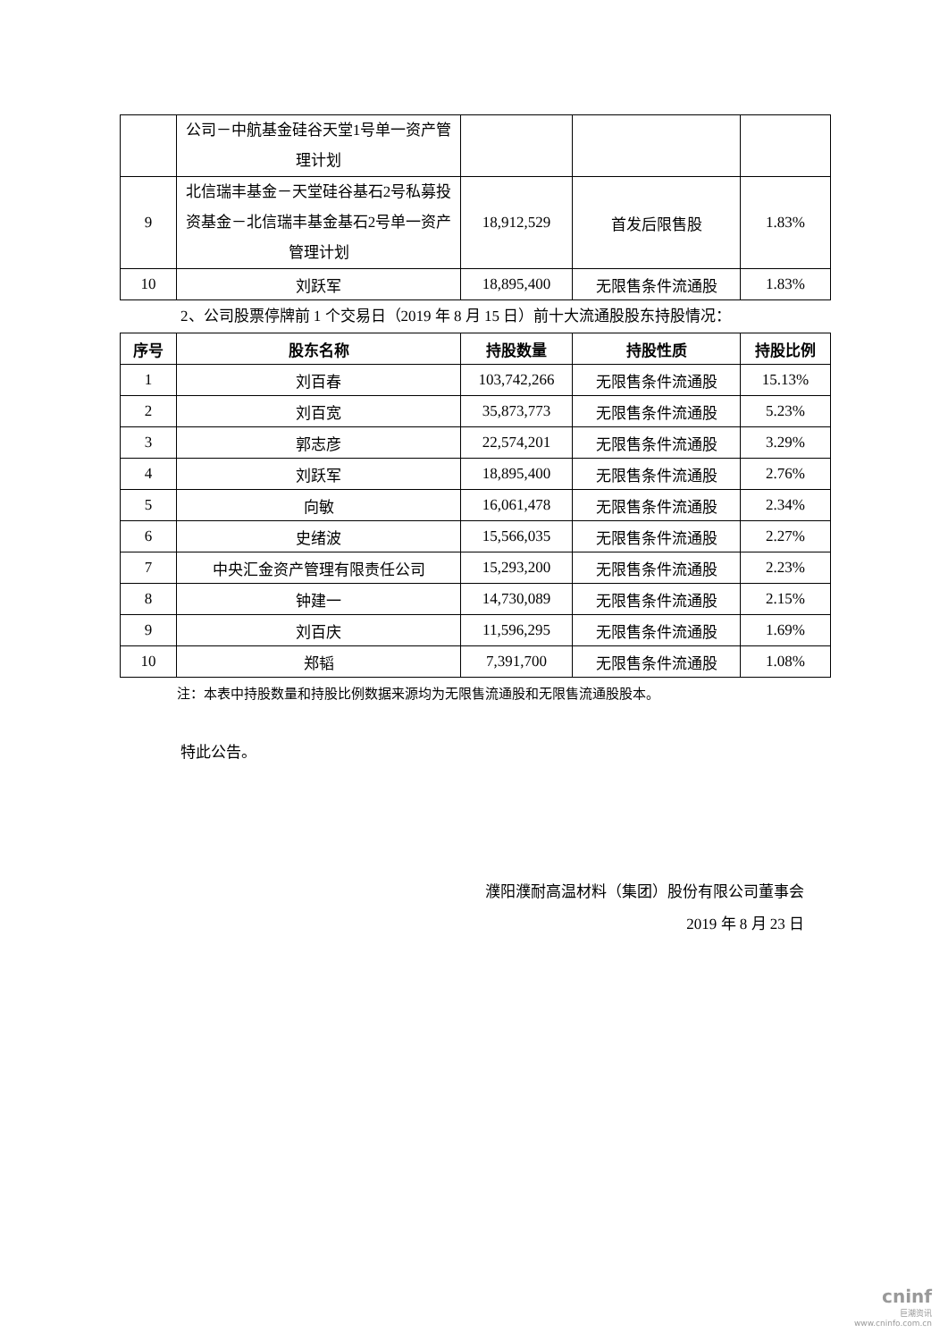| | 公司－中航基金硅谷天堂1号单一资产管理计划 | | | |
| 9 | 北信瑞丰基金－天堂硅谷基石2号私募投资基金－北信瑞丰基金基石2号单一资产管理计划 | 18,912,529 | 首发后限售股 | 1.83% |
| 10 | 刘跃军 | 18,895,400 | 无限售条件流通股 | 1.83% |
2、公司股票停牌前 1 个交易日（2019 年 8 月 15 日）前十大流通股股东持股情况：
| 序号 | 股东名称 | 持股数量 | 持股性质 | 持股比例 |
| --- | --- | --- | --- | --- |
| 1 | 刘百春 | 103,742,266 | 无限售条件流通股 | 15.13% |
| 2 | 刘百宽 | 35,873,773 | 无限售条件流通股 | 5.23% |
| 3 | 郭志彦 | 22,574,201 | 无限售条件流通股 | 3.29% |
| 4 | 刘跃军 | 18,895,400 | 无限售条件流通股 | 2.76% |
| 5 | 向敏 | 16,061,478 | 无限售条件流通股 | 2.34% |
| 6 | 史绪波 | 15,566,035 | 无限售条件流通股 | 2.27% |
| 7 | 中央汇金资产管理有限责任公司 | 15,293,200 | 无限售条件流通股 | 2.23% |
| 8 | 钟建一 | 14,730,089 | 无限售条件流通股 | 2.15% |
| 9 | 刘百庆 | 11,596,295 | 无限售条件流通股 | 1.69% |
| 10 | 郑韬 | 7,391,700 | 无限售条件流通股 | 1.08% |
注：本表中持股数量和持股比例数据来源均为无限售流通股和无限售流通股股本。
特此公告。
濮阳濮耐高温材料（集团）股份有限公司董事会
2019 年 8 月 23 日
cninf
巨潮资讯
www.cninfo.com.cn